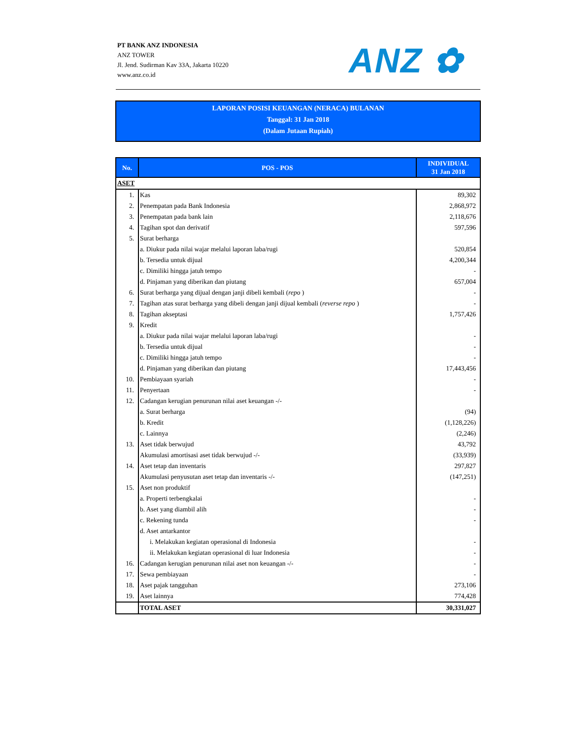PT BANK ANZ INDONESIA
ANZ TOWER
Jl. Jend. Sudirman Kav 33A, Jakarta 10220
www.anz.co.id
ANZ ✿
LAPORAN POSISI KEUANGAN (NERACA) BULANAN
Tanggal: 31 Jan 2018
(Dalam Jutaan Rupiah)
| No. | POS - POS | INDIVIDUAL 31 Jan 2018 |
| --- | --- | --- |
| ASET | | |
| 1. | Kas | 89,302 |
| 2. | Penempatan pada Bank Indonesia | 2,868,972 |
| 3. | Penempatan pada bank lain | 2,118,676 |
| 4. | Tagihan spot dan derivatif | 597,596 |
| 5. | Surat berharga | |
| | a. Diukur pada nilai wajar melalui laporan laba/rugi | 520,854 |
| | b. Tersedia untuk dijual | 4,200,344 |
| | c. Dimiliki hingga jatuh tempo | - |
| | d. Pinjaman yang diberikan dan piutang | 657,004 |
| 6. | Surat berharga yang dijual dengan janji dibeli kembali ( repo ) | - |
| 7. | Tagihan atas surat berharga yang dibeli dengan janji dijual kembali ( reverse repo ) | - |
| 8. | Tagihan akseptasi | 1,757,426 |
| 9. | Kredit | |
| | a. Diukur pada nilai wajar melalui laporan laba/rugi | - |
| | b. Tersedia untuk dijual | - |
| | c. Dimiliki hingga jatuh tempo | - |
| | d. Pinjaman yang diberikan dan piutang | 17,443,456 |
| 10. | Pembiayaan syariah | - |
| 11. | Penyertaan | - |
| 12. | Cadangan kerugian penurunan nilai aset keuangan -/- | |
| | a. Surat berharga | (94) |
| | b. Kredit | (1,128,226) |
| | c. Lainnya | (2,246) |
| 13. | Aset tidak berwujud | 43,792 |
| | Akumulasi amortisasi aset tidak berwujud -/- | (33,939) |
| 14. | Aset tetap dan inventaris | 297,827 |
| | Akumulasi penyusutan aset tetap dan inventaris -/- | (147,251) |
| 15. | Aset non produktif | |
| | a. Properti terbengkalai | - |
| | b. Aset yang diambil alih | - |
| | c. Rekening tunda | - |
| | d. Aset antarkantor | |
| | i. Melakukan kegiatan operasional di Indonesia | - |
| | ii. Melakukan kegiatan operasional di luar Indonesia | - |
| 16. | Cadangan kerugian penurunan nilai aset non keuangan -/- | - |
| 17. | Sewa pembiayaan | - |
| 18. | Aset pajak tangguhan | 273,106 |
| 19. | Aset lainnya | 774,428 |
| | TOTAL ASET | 30,331,027 |